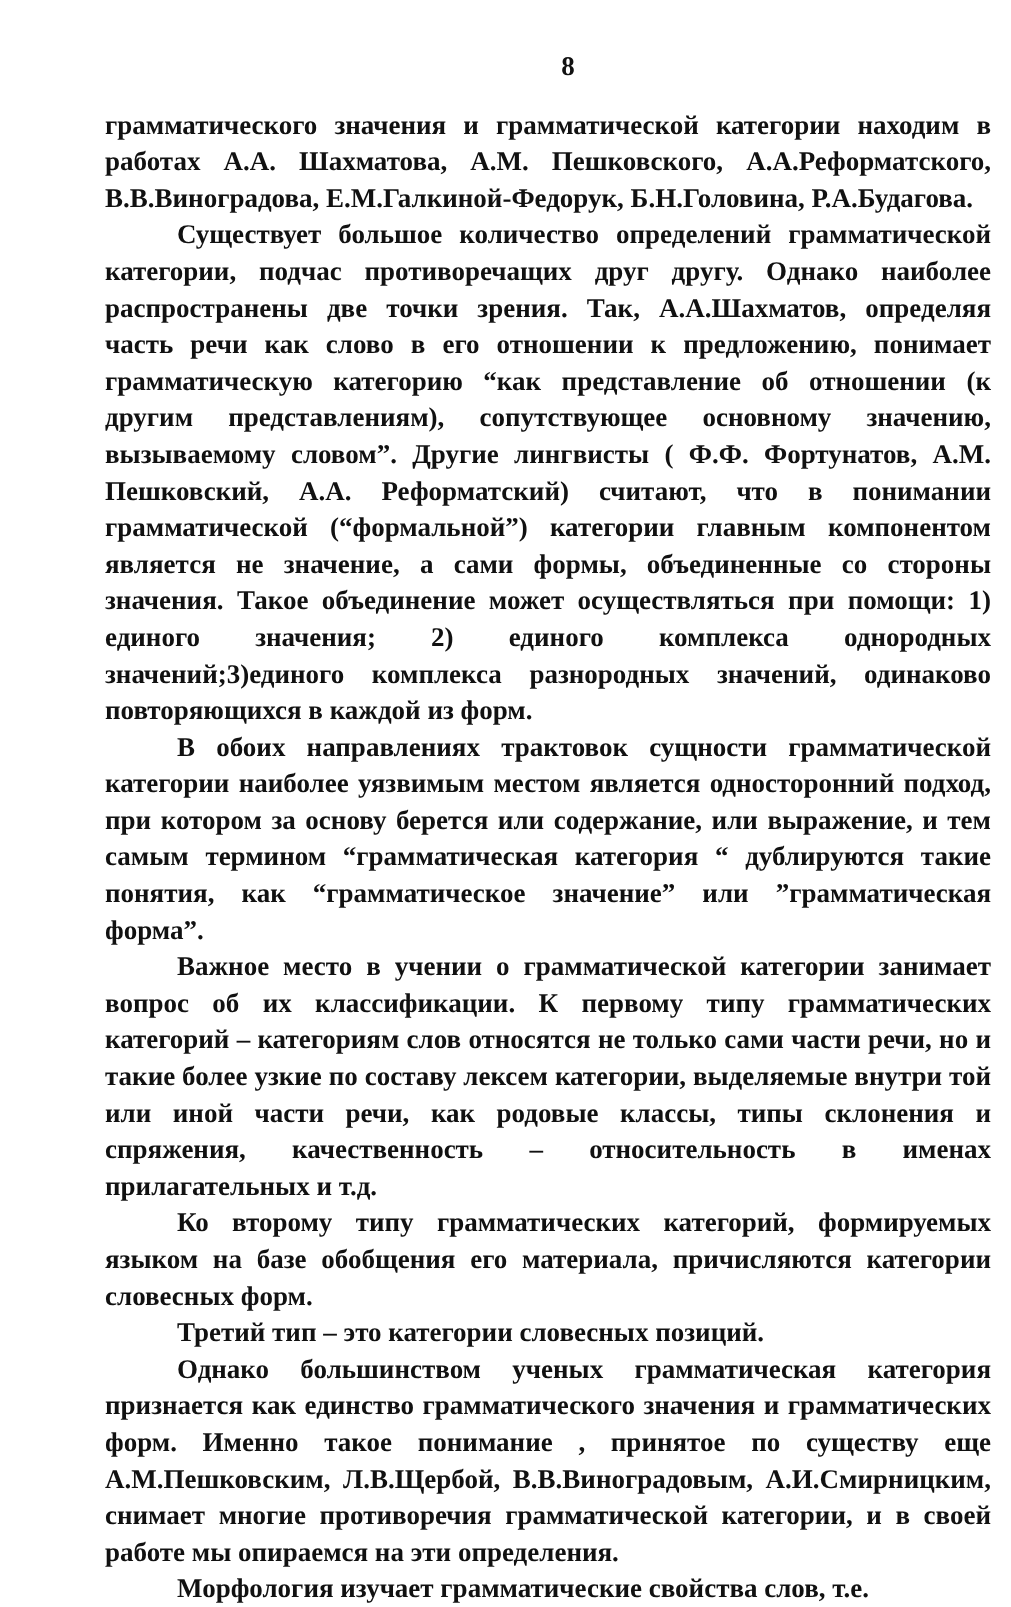8
грамматического значения и грамматической категории находим в работах А.А. Шахматова, А.М. Пешковского, А.А.Реформатского, В.В.Виноградова, Е.М.Галкиной-Федорук, Б.Н.Головина, Р.А.Будагова.
Существует большое количество определений грамматической категории, подчас противоречащих друг другу. Однако наиболее распространены две точки зрения. Так, А.А.Шахматов, определяя часть речи как слово в его отношении к предложению, понимает грамматическую категорию “как представление об отношении (к другим представлениям), сопутствующее основному значению, вызываемому словом”. Другие лингвисты ( Ф.Ф. Фортунатов, А.М. Пешковский, А.А. Реформатский) считают, что в понимании грамматической (“формальной”) категории главным компонентом является не значение, а сами формы, объединенные со стороны значения. Такое объединение может осуществляться при помощи: 1) единого значения; 2) единого комплекса однородных значений;3)единого комплекса разнородных значений, одинаково повторяющихся в каждой из форм.
В обоих направлениях трактовок сущности грамматической категории наиболее уязвимым местом является односторонний подход, при котором за основу берется или содержание, или выражение, и тем самым термином “грамматическая категория “ дублируются такие понятия, как “грамматическое значение” или ”грамматическая форма”.
Важное место в учении о грамматической категории занимает вопрос об их классификации. К первому типу грамматических категорий – категориям слов относятся не только сами части речи, но и такие более узкие по составу лексем категории, выделяемые внутри той или иной части речи, как родовые классы, типы склонения и спряжения, качественность – относительность в именах прилагательных и т.д.
Ко второму типу грамматических категорий, формируемых языком на базе обобщения его материала, причисляются категории словесных форм.
Третий тип – это категории словесных позиций.
Однако большинством ученых грамматическая категория признается как единство грамматического значения и грамматических форм. Именно такое понимание , принятое по существу еще А.М.Пешковским, Л.В.Щербой, В.В.Виноградовым, А.И.Смирницким, снимает многие противоречия грамматической категории, и в своей работе мы опираемся на эти определения.
Морфология изучает грамматические свойства слов, т.е.